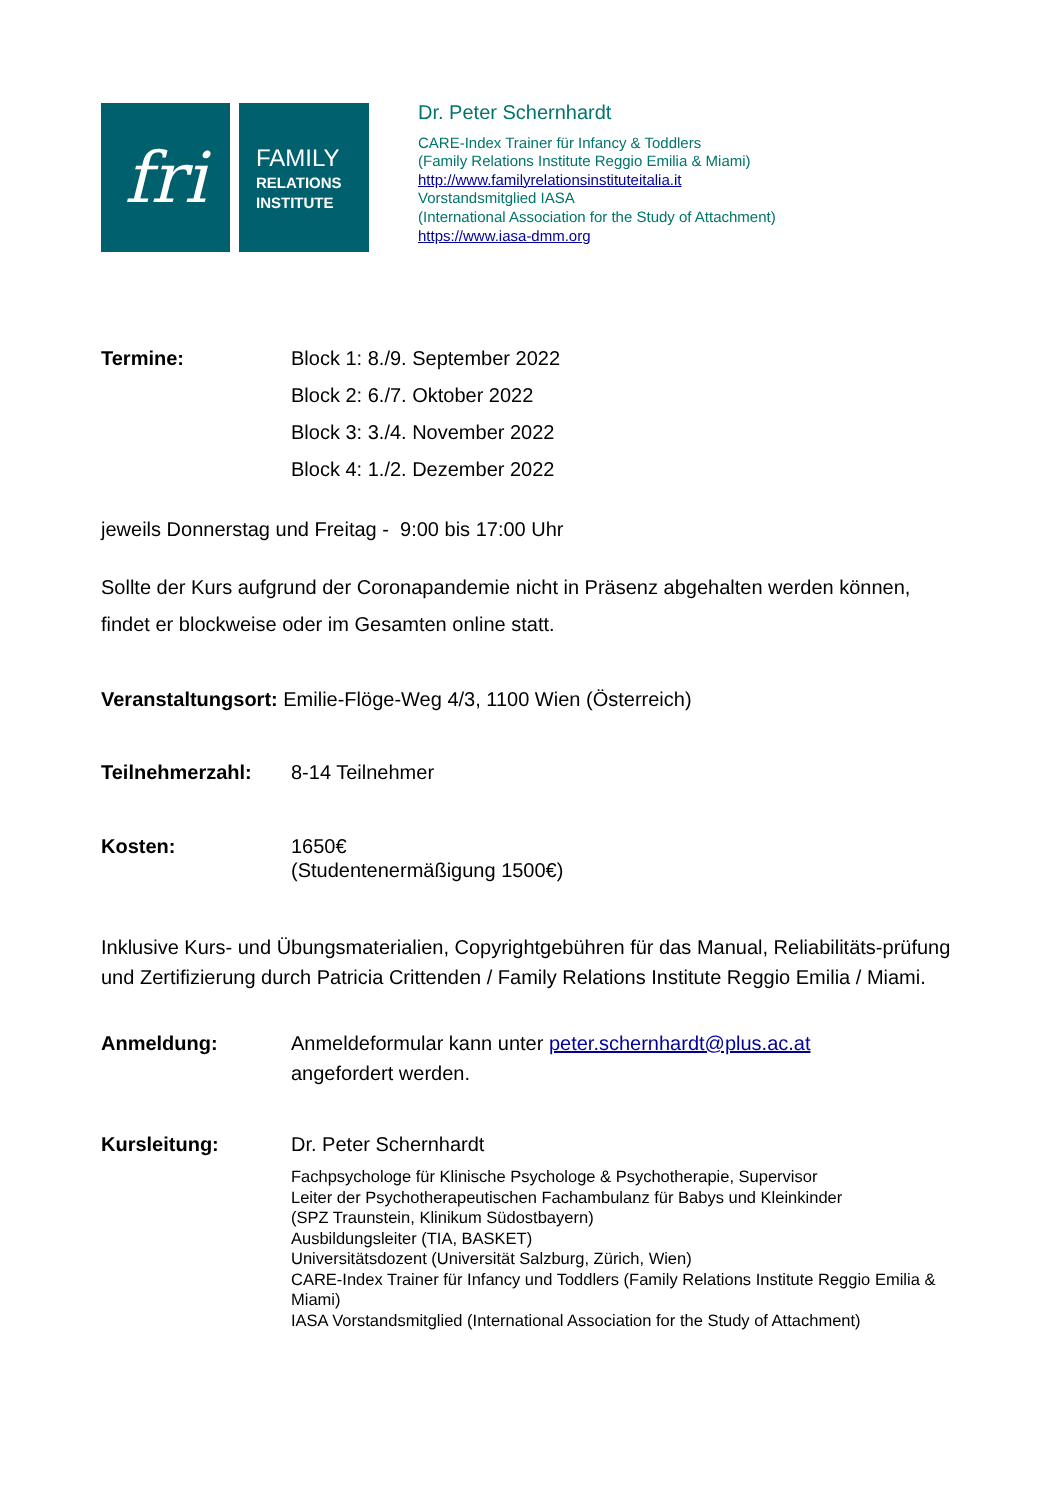fri
FAMILY
RELATIONS
INSTITUTE
Dr. Peter Schernhardt
CARE-Index Trainer für Infancy & Toddlers
(Family Relations Institute Reggio Emilia & Miami)
http://www.familyrelationsinstituteitalia.it
Vorstandsmitglied IASA
(International Association for the Study of Attachment)
https://www.iasa-dmm.org
Termine: Block 1: 8./9. September 2022
Block 2: 6./7. Oktober 2022
Block 3: 3./4. November 2022
Block 4: 1./2. Dezember 2022
jeweils Donnerstag und Freitag - 9:00 bis 17:00 Uhr
Sollte der Kurs aufgrund der Coronapandemie nicht in Präsenz abgehalten werden können, findet er blockweise oder im Gesamten online statt.
Veranstaltungsort: Emilie-Flöge-Weg 4/3, 1100 Wien (Österreich)
Teilnehmerzahl: 8-14 Teilnehmer
Kosten: 1650€
(Studentenermäßigung 1500€)
Inklusive Kurs- und Übungsmaterialien, Copyrightgebühren für das Manual, Reliabilitäts-prüfung und Zertifizierung durch Patricia Crittenden / Family Relations Institute Reggio Emilia / Miami.
Anmeldung: Anmeldeformular kann unter peter.schernhardt@plus.ac.at
angefordert werden.
Kursleitung: Dr. Peter Schernhardt
Fachpsychologe für Klinische Psychologe & Psychotherapie, Supervisor
Leiter der Psychotherapeutischen Fachambulanz für Babys und Kleinkinder
(SPZ Traunstein, Klinikum Südostbayern)
Ausbildungsleiter (TIA, BASKET)
Universitätsdozent (Universität Salzburg, Zürich, Wien)
CARE-Index Trainer für Infancy und Toddlers (Family Relations Institute Reggio Emilia & Miami)
IASA Vorstandsmitglied (International Association for the Study of Attachment)